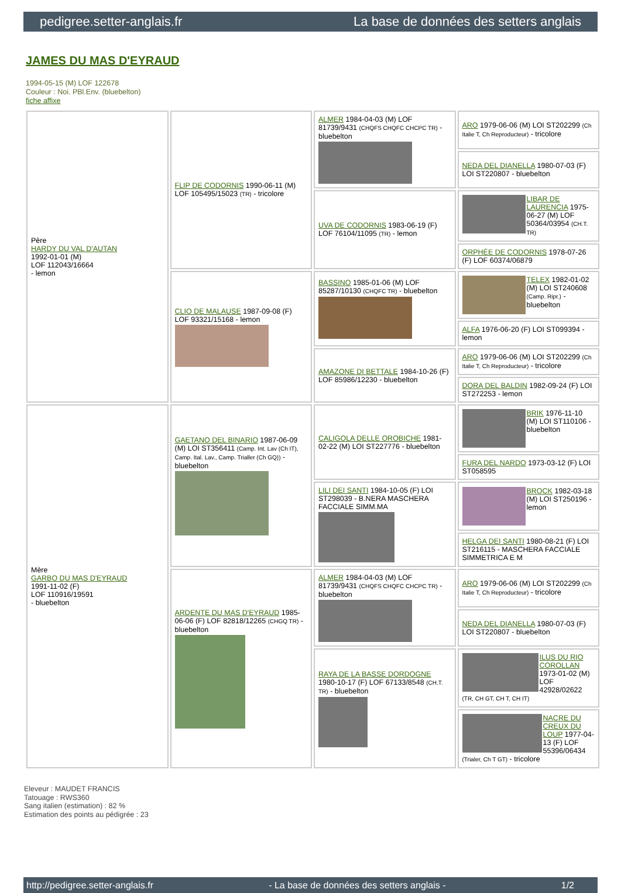pedigree.setter-anglais.fr La base de données des setters anglais
JAMES DU MAS D'EYRAUD
1994-05-15 (M) LOF 122678
Couleur : Noi. PBl.Env. (bluebelton)
fiche affixe
| Père HARDY DU VAL D'AUTAN 1992-01-01 (M) LOF 112043/16664 - lemon | FLIP DE CODORNIS 1990-06-11 (M) LOF 105495/15023 (TR) - tricolore | ALMER 1984-04-03 (M) LOF 81739/9431 (CHQFS CHQFC CHCPC TR) - bluebelton | ARO 1979-06-06 (M) LOI ST202299 (Ch Italie T, Ch Reproducteur) - tricolore |
| | | | NEDA DEL DIANELLA 1980-07-03 (F) LOI ST220807 - bluebelton |
| | | UVA DE CODORNIS 1983-06-19 (F) LOF 76104/11095 (TR) - lemon | LIBAR DE LAURENCIA 1975-06-27 (M) LOF 50364/03954 (CH.T. TR) |
| | | | ORPHÉE DE CODORNIS 1978-07-26 (F) LOF 60374/06879 |
| | CLIO DE MALAUSE 1987-09-08 (F) LOF 93321/15168 - lemon | BASSINO 1985-01-06 (M) LOF 85287/10130 (CHQFC TR) - bluebelton | TELEX 1982-01-02 (M) LOI ST240608 (Camp. Ripr.) - bluebelton |
| | | | ALFA 1976-06-20 (F) LOI ST099394 - lemon |
| | | AMAZONE DI BETTALE 1984-10-26 (F) LOF 85986/12230 - bluebelton | ARO 1979-06-06 (M) LOI ST202299 (Ch Italie T, Ch Reproducteur) - tricolore |
| | | | DORA DEL BALDIN 1982-09-24 (F) LOI ST272253 - lemon |
| Mère GARBO DU MAS D'EYRAUD 1991-11-02 (F) LOF 110916/19591 - bluebelton | GAETANO DEL BINARIO 1987-06-09 (M) LOI ST356411 (Camp. Int. Lav (Ch IT), Camp. Ital. Lav., Camp. Trialler (Ch GQ)) - bluebelton | CALIGOLA DELLE OROBICHE 1981-02-22 (M) LOI ST227776 - bluebelton | BRIK 1976-11-10 (M) LOI ST110106 - bluebelton |
| | | | FURA DEL NARDO 1973-03-12 (F) LOI ST058595 |
| | | LILI DEI SANTI 1984-10-05 (F) LOI ST298039 - B.NERA MASCHERA FACCIALE SIMM.MA | BROCK 1982-03-18 (M) LOI ST250196 - lemon |
| | | | HELGA DEI SANTI 1980-08-21 (F) LOI ST216115 - MASCHERA FACCIALE SIMMETRICA E M |
| | ARDENTE DU MAS D'EYRAUD 1985-06-06 (F) LOF 82818/12265 (CHGQ TR) - bluebelton | ALMER 1984-04-03 (M) LOF 81739/9431 (CHQFS CHQFC CHCPC TR) - bluebelton | ARO 1979-06-06 (M) LOI ST202299 (Ch Italie T, Ch Reproducteur) - tricolore |
| | | | NEDA DEL DIANELLA 1980-07-03 (F) LOI ST220807 - bluebelton |
| | | RAYA DE LA BASSE DORDOGNE 1980-10-17 (F) LOF 67133/8548 (CH.T. TR) - bluebelton | ILUS DU RIO COROLLAN 1973-01-02 (M) LOF 42928/02622 (TR, CH GT, CH T, CH IT) |
| | | | NACRE DU CREUX DU LOUP 1977-04-13 (F) LOF 55396/06434 (Trialer, Ch T GT) - tricolore |
Eleveur : MAUDET FRANCIS
Tatouage : RWS360
Sang italien (estimation) : 82 %
Estimation des points au pédigrée : 23
http://pedigree.setter-anglais.fr - La base de données des setters anglais - 1/2